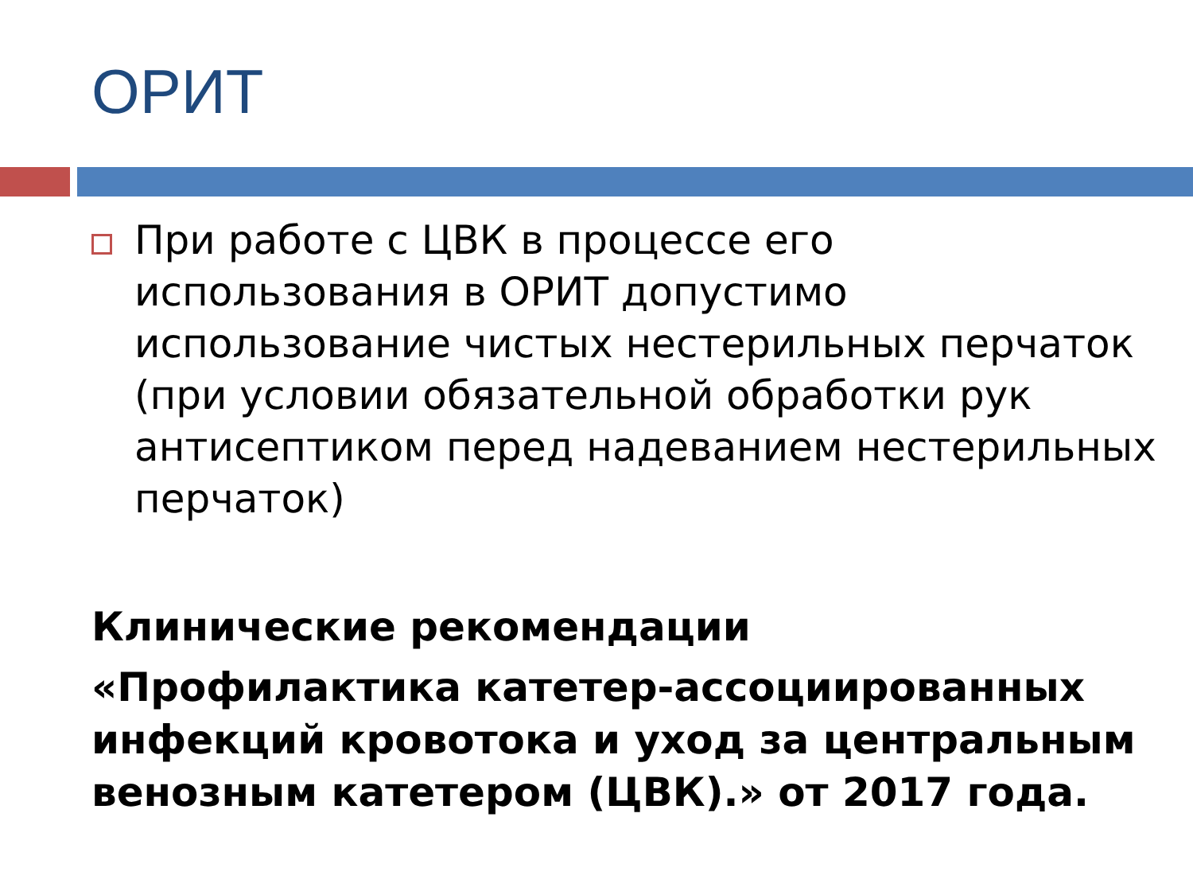ОРИТ
При работе с ЦВК в процессе его использования в ОРИТ допустимо использование чистых нестерильных перчаток (при условии обязательной обработки рук антисептиком перед надеванием нестерильных перчаток)
Клинические рекомендации
«Профилактика катетер-ассоциированных инфекций кровотока и уход за центральным венозным катетером (ЦВК).» от 2017 года.